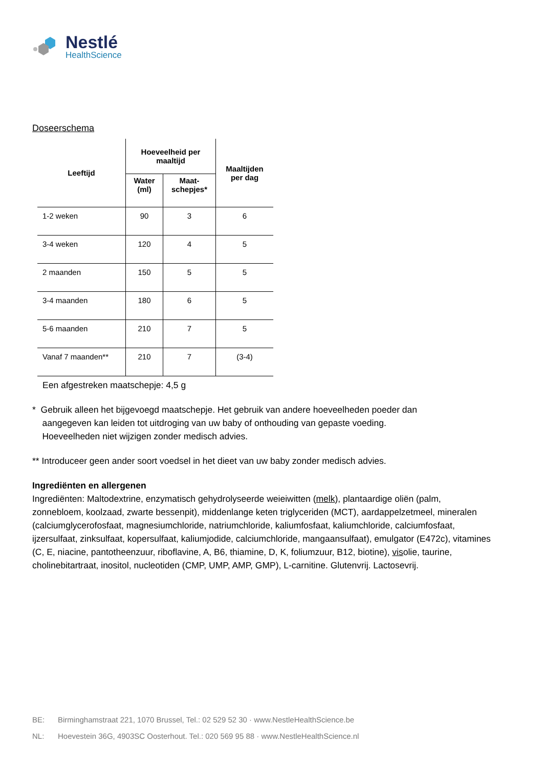Nestlé
HealthScience
Doseerschema
| Leeftijd | Hoeveelheid per maaltijd | | Maaltijden per dag |
| --- | --- | --- | --- |
| | Water (ml) | Maat- schepjes* | |
| 1-2 weken | 90 | 3 | 6 |
| 3-4 weken | 120 | 4 | 5 |
| 2 maanden | 150 | 5 | 5 |
| 3-4 maanden | 180 | 6 | 5 |
| 5-6 maanden | 210 | 7 | 5 |
| Vanaf 7 maanden** | 210 | 7 | (3-4) |
Een afgestreken maatschepje: 4,5 g
* Gebruik alleen het bijgevoegd maatschepje. Het gebruik van andere hoeveelheden poeder dan
aangegeven kan leiden tot uitdroging van uw baby of onthouding van gepaste voeding.
Hoeveelheden niet wijzigen zonder medisch advies.
** Introduceer geen ander soort voedsel in het dieet van uw baby zonder medisch advies.
Ingrediënten en allergenen
Ingrediënten: Maltodextrine, enzymatisch gehydrolyseerde weieiwitten (melk), plantaardige oliën (palm, zonnebloem, koolzaad, zwarte bessenpit), middenlange keten triglyceriden (MCT), aardappelzetmeel, mineralen (calciumglycerofosfaat, magnesiumchloride, natriumchloride, kaliumfosfaat, kaliumchloride, calciumfosfaat, ijzersulfaat, zinksulfaat, kopersulfaat, kaliumjodide, calciumchloride, mangaansulfaat), emulgator (E472c), vitamines (C, E, niacine, pantotheenzuur, riboflavine, A, B6, thiamine, D, K, foliumzuur, B12, biotine), visolie, taurine, cholinebitartraat, inositol, nucleotiden (CMP, UMP, AMP, GMP), L-carnitine. Glutenvrij. Lactosevrij.
BE: Birminghamstraat 221, 1070 Brussel, Tel.: 02 529 52 30 · www.NestleHealthScience.be
NL: Hoevestein 36G, 4903SC Oosterhout. Tel.: 020 569 95 88 · www.NestleHealthScience.nl